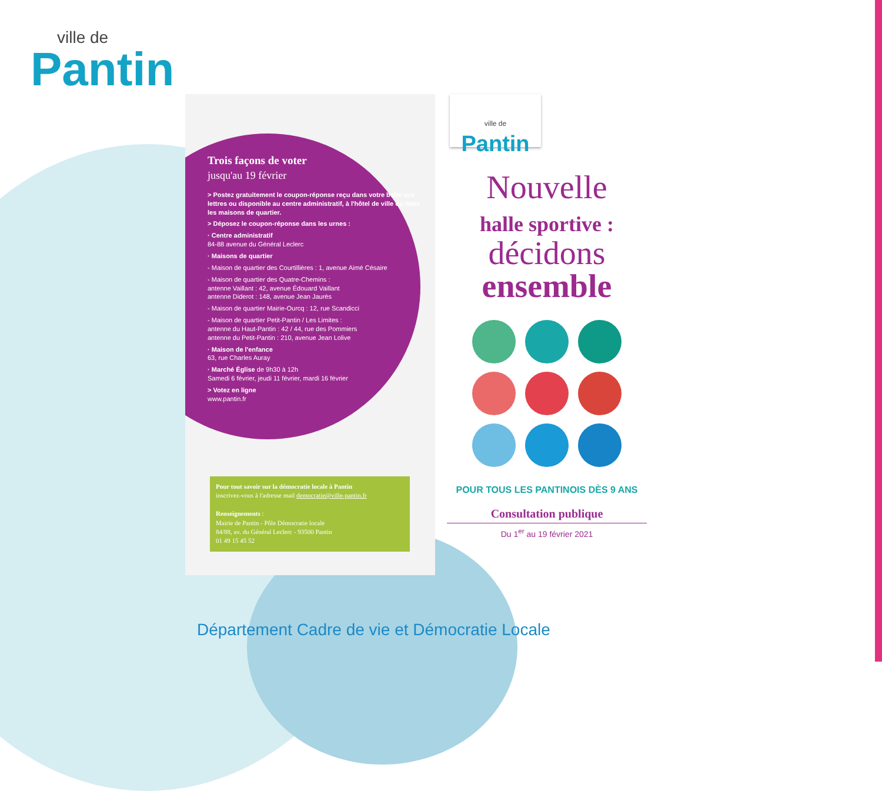ville de
Pantin
Trois façons de voter
jusqu'au 19 février
> Postez gratuitement le coupon-réponse reçu dans votre boîte aux lettres ou disponible au centre administratif, à l'hôtel de ville ou dans les maisons de quartier.
> Déposez le coupon-réponse dans les urnes :
· Centre administratif
84-88 avenue du Général Leclerc
· Maisons de quartier
- Maison de quartier des Courtillières : 1, avenue Aimé Césaire
- Maison de quartier des Quatre-Chemins :
antenne Vaillant : 42, avenue Édouard Vaillant
antenne Diderot : 148, avenue Jean Jaurès
- Maison de quartier Mairie-Ourcq : 12, rue Scandicci
- Maison de quartier Petit-Pantin / Les Limites :
antenne du Haut-Pantin : 42 / 44, rue des Pommiers
antenne du Petit-Pantin : 210, avenue Jean Lolive
· Maison de l'enfance
63, rue Charles Auray
· Marché Église de 9h30 à 12h
Samedi 6 février, jeudi 11 février, mardi 16 février
> Votez en ligne
www.pantin.fr
Pour tout savoir sur la démocratie locale à Pantin
inscrivez-vous à l'adresse mail democratie@ville-pantin.fr
Renseignements :
Mairie de Pantin - Pôle Démocratie locale
84/88, av. du Général Leclerc - 93500 Pantin
01 49 15 45 52
ville de Pantin
Nouvelle
halle sportive :
décidons
ensemble
POUR TOUS LES PANTINOIS DÈS 9 ANS
Consultation publique
Du 1<sup>er</sup> au 19 février 2021
Département Cadre de vie et Démocratie Locale